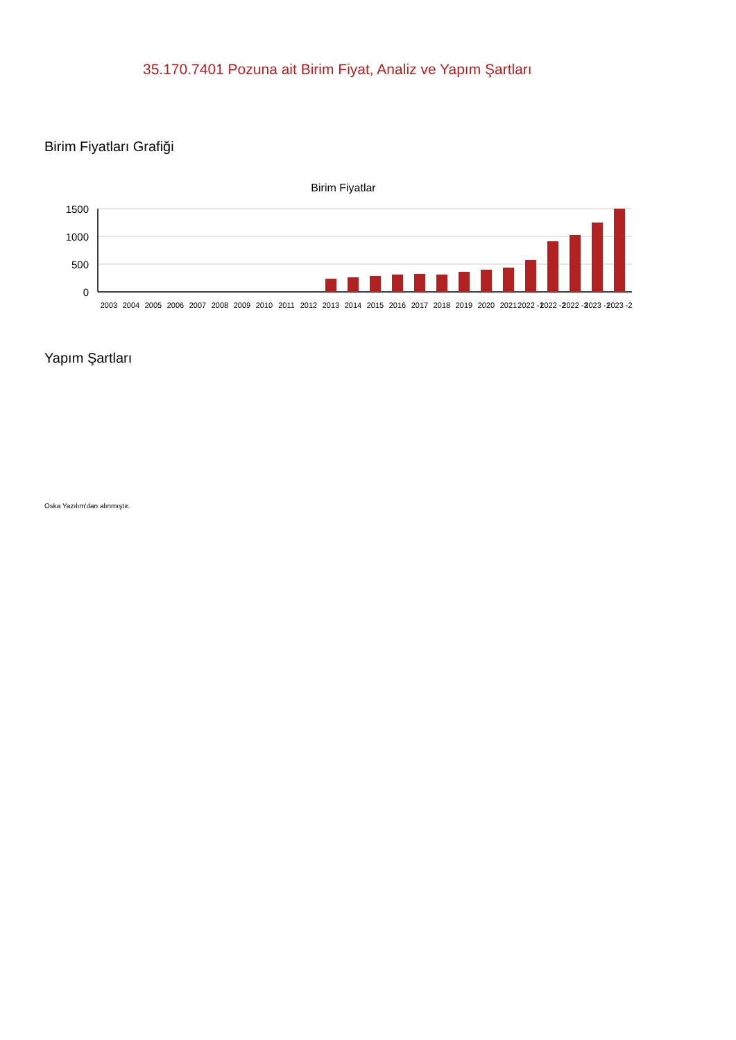35.170.7401 Pozuna ait Birim Fiyat, Analiz ve Yapım Şartları
Birim Fiyatları Grafiği
Birim Fiyatlar
1500
1000
500
0
2003
2004
2005
2006
2007
2008
2009
2010
2011
2012
2013
2014
2015
2016
2017
2018
2019
2020
2021
2022 -1
2022 -2
2022 -3
2023 -1
2023 -2
Yapım Şartları
Oska Yazılım'dan alınmıştır.